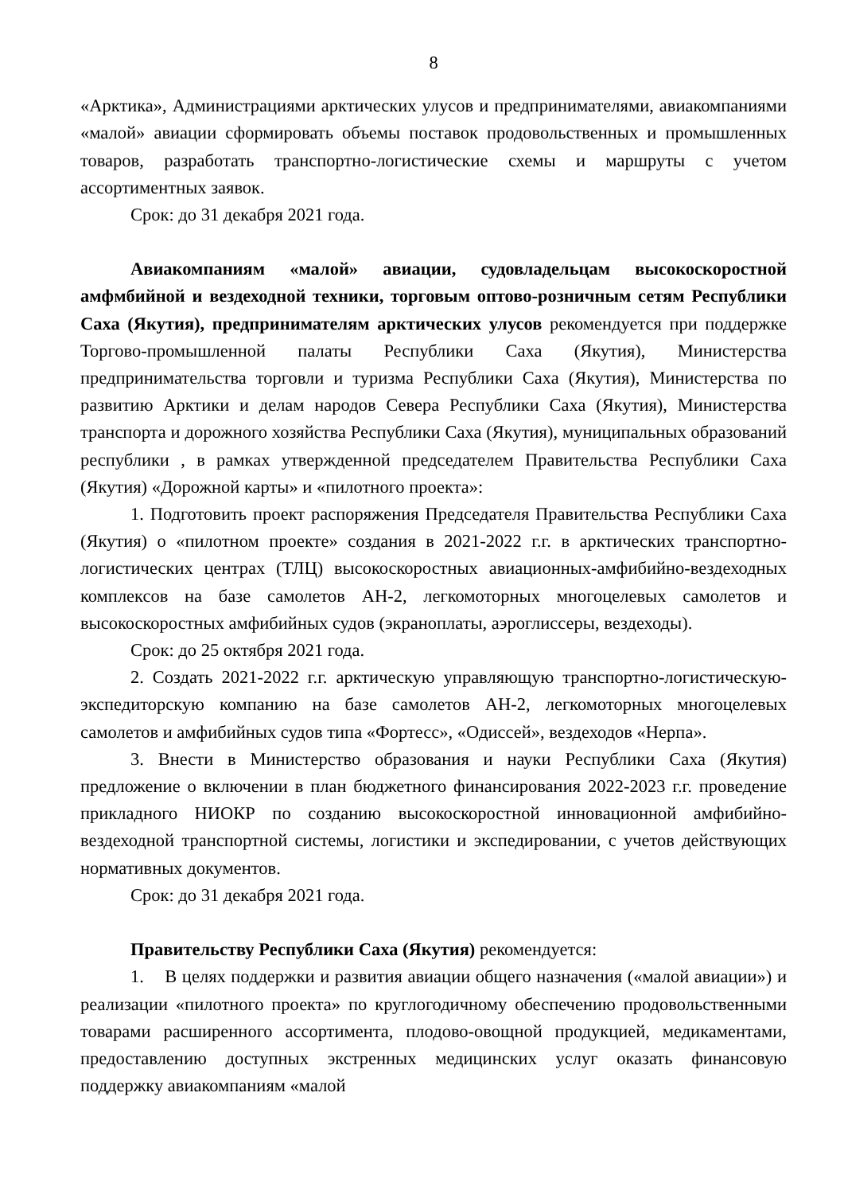8
«Арктика», Администрациями арктических улусов и предпринимателями, авиакомпаниями «малой» авиации сформировать объемы поставок продовольственных и промышленных товаров, разработать транспортно-логистические схемы и маршруты с учетом ассортиментных заявок.
Срок: до 31 декабря 2021 года.
Авиакомпаниям «малой» авиации, судовладельцам высокоскоростной амфмбийной и вездеходной техники, торговым оптово-розничным сетям Республики Саха (Якутия), предпринимателям арктических улусов рекомендуется при поддержке Торгово-промышленной палаты Республики Саха (Якутия), Министерства предпринимательства торговли и туризма Республики Саха (Якутия), Министерства по развитию Арктики и делам народов Севера Республики Саха (Якутия), Министерства транспорта и дорожного хозяйства Республики Саха (Якутия), муниципальных образований республики , в рамках утвержденной председателем Правительства Республики Саха (Якутия) «Дорожной карты» и «пилотного проекта»:
1. Подготовить проект распоряжения Председателя Правительства Республики Саха (Якутия) о «пилотном проекте» создания в 2021-2022 г.г. в арктических транспортно-логистических центрах (ТЛЦ) высокоскоростных авиационных-амфибийно-вездеходных комплексов на базе самолетов АН-2, легкомоторных многоцелевых самолетов и высокоскоростных амфибийных судов (экраноплаты, аэроглиссеры, вездеходы).
Срок: до 25 октября 2021 года.
2. Создать 2021-2022 г.г. арктическую управляющую транспортно-логистическую- экспедиторскую компанию на базе самолетов АН-2, легкомоторных многоцелевых самолетов и амфибийных судов типа «Фортесс», «Одиссей», вездеходов «Нерпа».
3. Внести в Министерство образования и науки Республики Саха (Якутия) предложение о включении в план бюджетного финансирования 2022-2023 г.г. проведение прикладного НИОКР по созданию высокоскоростной инновационной амфибийно-вездеходной транспортной системы, логистики и экспедировании, с учетов действующих нормативных документов.
Срок: до 31 декабря 2021 года.
Правительству Республики Саха (Якутия) рекомендуется:
1. В целях поддержки и развития авиации общего назначения («малой авиации») и реализации «пилотного проекта» по круглогодичному обеспечению продовольственными товарами расширенного ассортимента, плодово-овощной продукцией, медикаментами, предоставлению доступных экстренных медицинских услуг оказать финансовую поддержку авиакомпаниям «малой